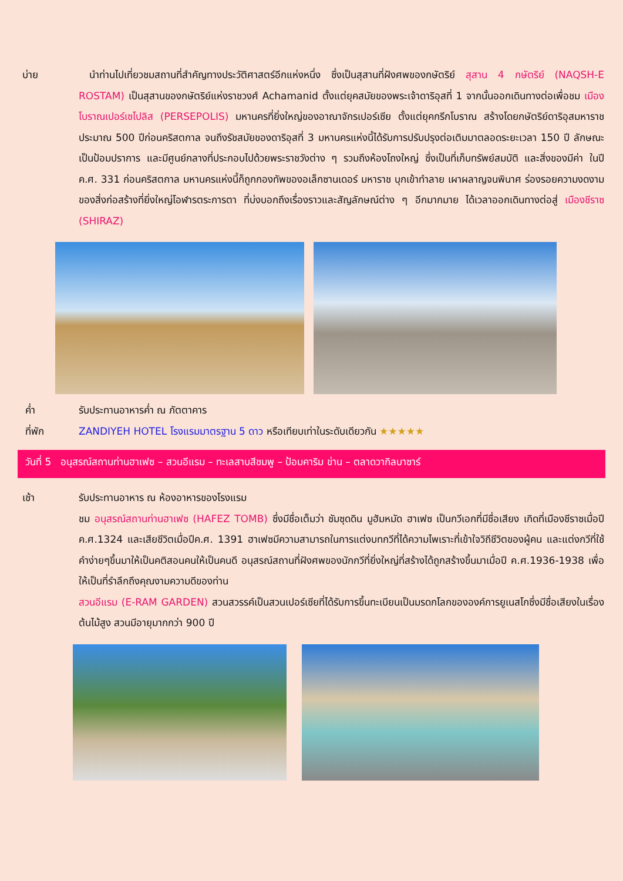บ่าย นำท่านไปเที่ยวชมสถานที่สำคัญทางประวัติศาสตร์อีกแห่งหนึ่ง ซึ่งเป็นสุสานที่ฝังศพของกษัตริย์ สุสาน 4 กษัตริย์ (NAQSH-E ROSTAM) เป็นสุสานของกษัตริย์แห่งราชวงศ์ Achamanid ตั้งแต่ยุคสมัยของพระเจ้าดาริอุสที่ 1 จากนั้นออกเดินทางต่อเพื่อชม เมืองโบราณเปอร์เซโปลิส (PERSEPOLIS) มหานครที่ยิ่งใหญ่ของอาณาจักรเปอร์เซีย ตั้งแต่ยุคกรีกโบราณ สร้างโดยกษัตริย์ดาริอุสมหาราช ประมาณ 500 ปีก่อนคริสตกาล จนถึงรัชสมัยของดาริอุสที่ 3 มหานครแห่งนี้ได้รับการปรับปรุงต่อเติมมาตลอดระยะเวลา 150 ปี ลักษณะเป็นป้อมปราการ และมีศูนย์กลางที่ประกอบไปด้วยพระราชวังต่าง ๆ รวมถึงห้องโถงใหญ่ ซึ่งเป็นที่เก็บทรัพย์สมบัติ และสิ่งของมีค่า ในปี ค.ศ. 331 ก่อนคริสตกาล มหานครแห่งนี้ก็ถูกกองทัพของอเล็กซานเดอร์ มหาราช บุกเข้าทำลาย เผาผลาญจนพินาศ ร่องรอยความงดงามของสิ่งก่อสร้างที่ยิ่งใหญ่โอฬารตระการตา ที่บ่งบอกถึงเรื่องราวและสัญลักษณ์ต่าง ๆ อีกมากมาย ได้เวลาออกเดินทางต่อสู่ เมืองชีราซ (SHIRAZ)
ค่ำ รับประทานอาหารค่ำ ณ ภัตตาคาร
ที่พัก ZANDIYEH HOTEL โรงแรมมาตรฐาน 5 ดาว หรือเทียบเท่าในระดับเดียวกัน ★★★★★
วันที่ 5 อนุสรณ์สถานท่านฮาเฟซ – สวนอีแรม – ทะเลสาบสีชมพู – ป้อมคาริม ข่าน – ตลาดวากิลบาซาร์
เช้า รับประทานอาหาร ณ ห้องอาหารของโรงแรม
ชม อนุสรณ์สถานท่านฮาเฟซ (HAFEZ TOMB) ซึ่งมีชื่อเต็มว่า ชัมซุดดิน มูฮัมหมัด ฮาเฟซ เป็นกวีเอกที่มีชื่อเสียง เกิดที่เมืองชีราซเมื่อปี ค.ศ.1324 และเสียชีวิตเมื่อปีค.ศ. 1391 ฮาเฟซมีความสามารถในการแต่งบทกวีที่ได้ความไพเราะที่เข้าใจวิถีชีวิตของผู้คน และแต่งกวีที่ใช้คำง่ายๆขึ้นมาให้เป็นคติสอนคนให้เป็นคนดี อนุสรณ์สถานที่ฝังศพของนักกวีที่ยิ่งใหญ่ที่สร้างได้ถูกสร้างขึ้นมาเมื่อปี ค.ศ.1936-1938 เพื่อให้เป็นที่รำลึกถึงคุณงามความดีของท่าน
สวนอีแรม (E-RAM GARDEN) สวนสวรรค์เป็นสวนเปอร์เซียที่ได้รับการขึ้นทะเบียนเป็นมรดกโลกขององค์การยูเนสโกซึ่งมีชื่อเสียงในเรื่องต้นไม้สูง สวนมีอายุมากกว่า 900 ปี